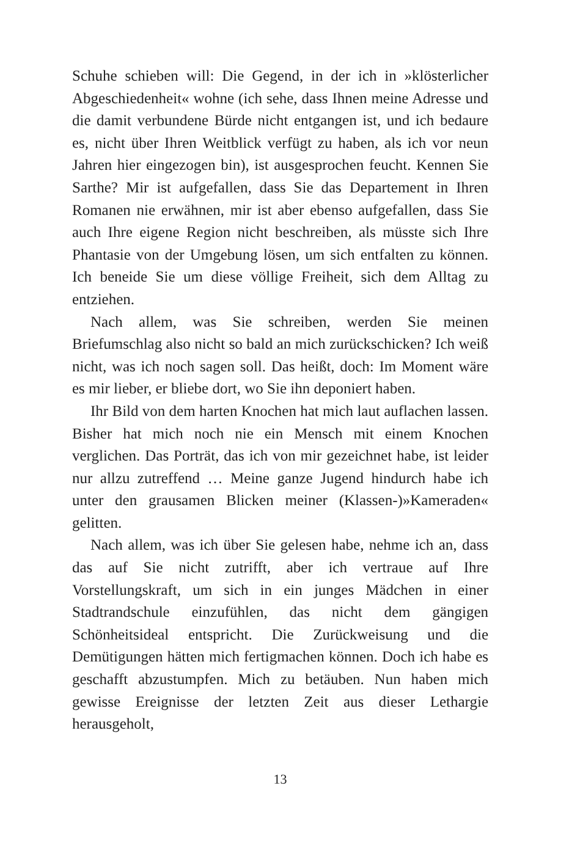Schuhe schieben will: Die Gegend, in der ich in »klösterlicher Abgeschiedenheit« wohne (ich sehe, dass Ihnen meine Adresse und die damit verbundene Bürde nicht entgangen ist, und ich bedaure es, nicht über Ihren Weitblick verfügt zu haben, als ich vor neun Jahren hier eingezogen bin), ist ausgesprochen feucht. Kennen Sie Sarthe? Mir ist aufgefallen, dass Sie das Departement in Ihren Romanen nie erwähnen, mir ist aber ebenso aufgefallen, dass Sie auch Ihre eigene Region nicht beschreiben, als müsste sich Ihre Phantasie von der Umgebung lösen, um sich entfalten zu können. Ich beneide Sie um diese völlige Freiheit, sich dem Alltag zu entziehen.
Nach allem, was Sie schreiben, werden Sie meinen Briefumschlag also nicht so bald an mich zurückschicken? Ich weiß nicht, was ich noch sagen soll. Das heißt, doch: Im Moment wäre es mir lieber, er bliebe dort, wo Sie ihn deponiert haben.
Ihr Bild von dem harten Knochen hat mich laut auflachen lassen. Bisher hat mich noch nie ein Mensch mit einem Knochen verglichen. Das Porträt, das ich von mir gezeichnet habe, ist leider nur allzu zutreffend … Meine ganze Jugend hindurch habe ich unter den grausamen Blicken meiner (Klassen-)»Kameraden« gelitten.
Nach allem, was ich über Sie gelesen habe, nehme ich an, dass das auf Sie nicht zutrifft, aber ich vertraue auf Ihre Vorstellungskraft, um sich in ein junges Mädchen in einer Stadtrandschule einzufühlen, das nicht dem gängigen Schönheitsideal entspricht. Die Zurückweisung und die Demütigungen hätten mich fertigmachen können. Doch ich habe es geschafft abzustumpfen. Mich zu betäuben. Nun haben mich gewisse Ereignisse der letzten Zeit aus dieser Lethargie herausgeholt,
13